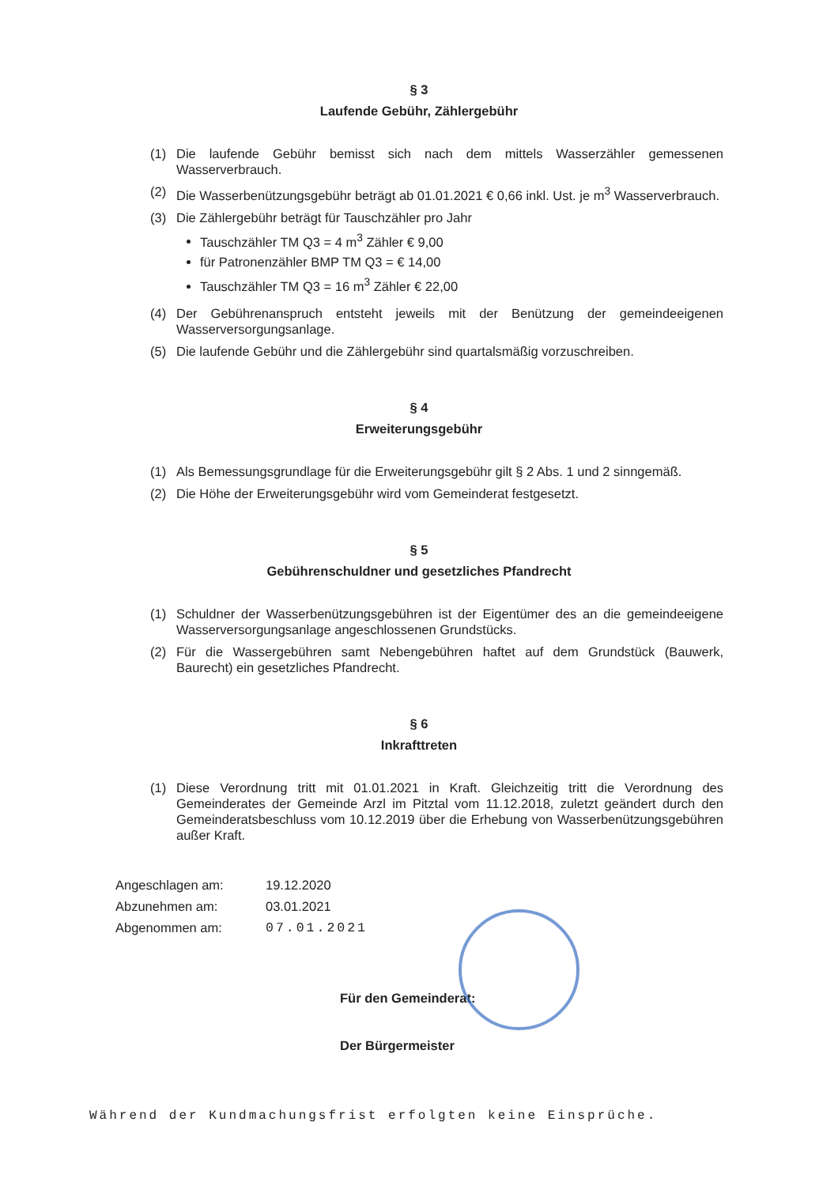§ 3
Laufende Gebühr, Zählergebühr
(1) Die laufende Gebühr bemisst sich nach dem mittels Wasserzähler gemessenen Wasserverbrauch.
(2) Die Wasserbenützungsgebühr beträgt ab 01.01.2021 € 0,66 inkl. Ust. je m<sup>3</sup> Wasserverbrauch.
(3) Die Zählergebühr beträgt für Tauschzähler pro Jahr
Tauschzähler TM Q3 = 4 m<sup>3</sup> Zähler € 9,00
für Patronenzähler BMP TM Q3 = € 14,00
Tauschzähler TM Q3 = 16 m<sup>3</sup> Zähler € 22,00
(4) Der Gebührenanspruch entsteht jeweils mit der Benützung der gemeindeeigenen Wasserversorgungsanlage.
(5) Die laufende Gebühr und die Zählergebühr sind quartalsmäßig vorzuschreiben.
§ 4
Erweiterungsgebühr
(1) Als Bemessungsgrundlage für die Erweiterungsgebühr gilt § 2 Abs. 1 und 2 sinngemäß.
(2) Die Höhe der Erweiterungsgebühr wird vom Gemeinderat festgesetzt.
§ 5
Gebührenschuldner und gesetzliches Pfandrecht
(1) Schuldner der Wasserbenützungsgebühren ist der Eigentümer des an die gemeindeeigene Wasserversorgungsanlage angeschlossenen Grundstücks.
(2) Für die Wassergebühren samt Nebengebühren haftet auf dem Grundstück (Bauwerk, Baurecht) ein gesetzliches Pfandrecht.
§ 6
Inkrafttreten
(1) Diese Verordnung tritt mit 01.01.2021 in Kraft. Gleichzeitig tritt die Verordnung des Gemeinderates der Gemeinde Arzl im Pitztal vom 11.12.2018, zuletzt geändert durch den Gemeinderatsbeschluss vom 10.12.2019 über die Erhebung von Wasserbenützungsgebühren außer Kraft.
Angeschlagen am: 19.12.2020
Abzunehmen am: 03.01.2021
Abgenommen am: 07.01.2021
Für den Gemeinderat:
Der Bürgermeister
Während der Kundmachungsfrist erfolgten keine Einsprüche.